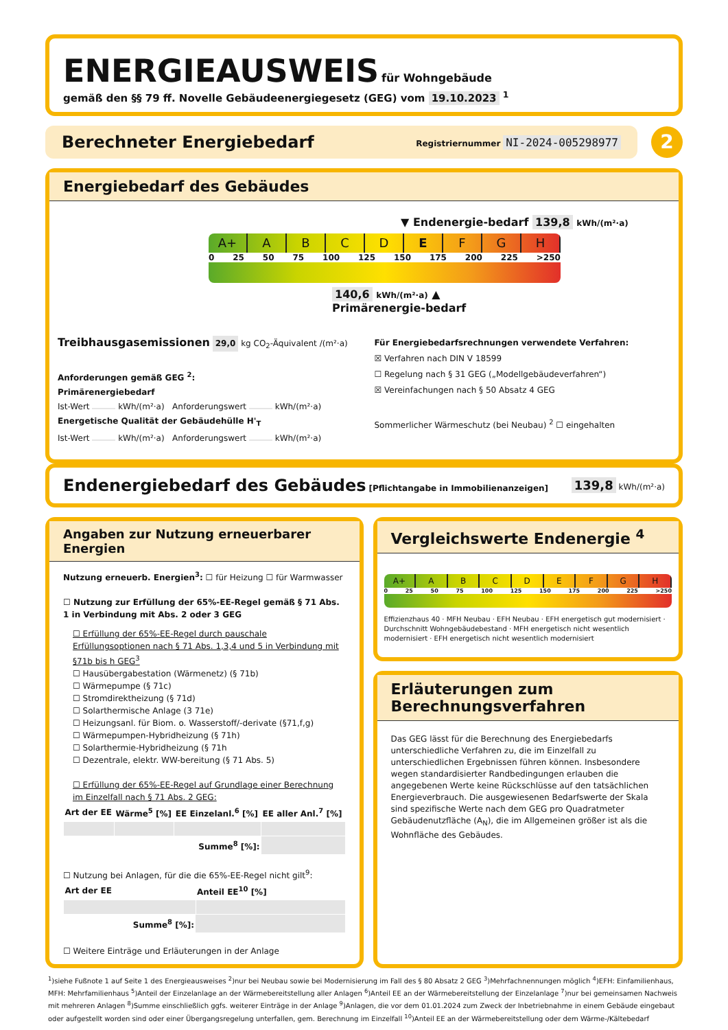ENERGIEAUSWEIS für Wohngebäude
gemäß den §§ 79 ff. Novelle Gebäudeenergiegesetz (GEG) vom 19.10.2023 <sup>1</sup>
Berechneter Energiebedarf Registriernummer NI-2024-005298977
2
Energiebedarf des Gebäudes
▼ Endenergie-bedarf 139,8 kWh/(m²·a)
A+ A B C D E F G H
0 25 50 75 100 125 150 175 200 225 >250
140,6 kWh/(m²·a) ▲
Primärenergie-bedarf
Treibhausgasemissionen 29,0 kg CO<sub>2</sub>-Äquivalent /(m²·a)
Anforderungen gemäß GEG <sup>2</sup>:
Primärenergiebedarf
Ist-Wert kWh/(m²·a) Anforderungswert kWh/(m²·a)
Energetische Qualität der Gebäudehülle H'<sub>T</sub>
Ist-Wert kWh/(m²·a) Anforderungswert kWh/(m²·a)
Für Energiebedarfsrechnungen verwendete Verfahren:
☒ Verfahren nach DIN V 18599
☐ Regelung nach § 31 GEG („Modellgebäudeverfahren“)
☒ Vereinfachungen nach § 50 Absatz 4 GEG
Sommerlicher Wärmeschutz (bei Neubau) <sup>2</sup> ☐ eingehalten
Endenergiebedarf des Gebäudes [Pflichtangabe in Immobilienanzeigen] 139,8 kWh/(m²·a)
Angaben zur Nutzung erneuerbarer Energien
Nutzung erneuerb. Energien<sup>3</sup>: ☐ für Heizung ☐ für Warmwasser
☐ Nutzung zur Erfüllung der 65%-EE-Regel gemäß § 71 Abs. 1 in Verbindung mit Abs. 2 oder 3 GEG
☐ Erfüllung der 65%-EE-Regel durch pauschale Erfüllungsoptionen nach § 71 Abs. 1,3,4 und 5 in Verbindung mit §71b bis h GEG<sup>3</sup>
☐ Hausübergabestation (Wärmenetz) (§ 71b)
☐ Wärmepumpe (§ 71c)
☐ Stromdirektheizung (§ 71d)
☐ Solarthermische Anlage (3 71e)
☐ Heizungsanl. für Biom. o. Wasserstoff/-derivate (§71,f,g)
☐ Wärmepumpen-Hybridheizung (§ 71h)
☐ Solarthermie-Hybridheizung (§ 71h
☐ Dezentrale, elektr. WW-bereitung (§ 71 Abs. 5)
☐ Erfüllung der 65%-EE-Regel auf Grundlage einer Berechnung im Einzelfall nach § 71 Abs. 2 GEG:
| Art der EE | Wärme<sup>5</sup> [%] | EE Einzelanl.<sup>6</sup> [%] | EE aller Anl.<sup>7</sup> [%] |
| --- | --- | --- | --- |
| Summe<sup>8</sup> [%]: | | | |
☐ Nutzung bei Anlagen, für die die 65%-EE-Regel nicht gilt<sup>9</sup>:
| Art der EE | Anteil EE<sup>10</sup> [%] |
| --- | --- |
| Summe<sup>8</sup> [%]: | |
☐ Weitere Einträge und Erläuterungen in der Anlage
Vergleichswerte Endenergie <sup>4</sup>
A+ A B C D E F G H
0 25 50 75 100 125 150 175 200 225 >250
Effizienzhaus 40 · MFH Neubau · EFH Neubau · EFH energetisch gut modernisiert · Durchschnitt Wohngebäudebestand · MFH energetisch nicht wesentlich modernisiert · EFH energetisch nicht wesentlich modernisiert
Erläuterungen zum Berechnungsverfahren
Das GEG lässt für die Berechnung des Energiebedarfs unterschiedliche Verfahren zu, die im Einzelfall zu unterschiedlichen Ergebnissen führen können. Insbesondere wegen standardisierter Randbedingungen erlauben die angegebenen Werte keine Rückschlüsse auf den tatsächlichen Energieverbrauch. Die ausgewiesenen Bedarfswerte der Skala sind spezifische Werte nach dem GEG pro Quadratmeter Gebäudenutzfläche (A<sub>N</sub>), die im Allgemeinen größer ist als die Wohnfläche des Gebäudes.
<sup>1</sup>)siehe Fußnote 1 auf Seite 1 des Energieausweises <sup>2</sup>)nur bei Neubau sowie bei Modernisierung im Fall des § 80 Absatz 2 GEG <sup>3</sup>)Mehrfachnennungen möglich <sup>4</sup>)EFH: Einfamilienhaus, MFH: Mehrfamilienhaus <sup>5</sup>)Anteil der Einzelanlage an der Wärmebereitstellung aller Anlagen <sup>6</sup>)Anteil EE an der Wärmebereitstellung der Einzelanlage <sup>7</sup>)nur bei gemeinsamen Nachweis mit mehreren Anlagen <sup>8</sup>)Summe einschließlich ggfs. weiterer Einträge in der Anlage <sup>9</sup>)Anlagen, die vor dem 01.01.2024 zum Zweck der Inbetriebnahme in einem Gebäude eingebaut oder aufgestellt worden sind oder einer Übergangsregelung unterfallen, gem. Berechnung im Einzelfall <sup>10</sup>)Anteil EE an der Wärmebereitstellung oder dem Wärme-/Kältebedarf